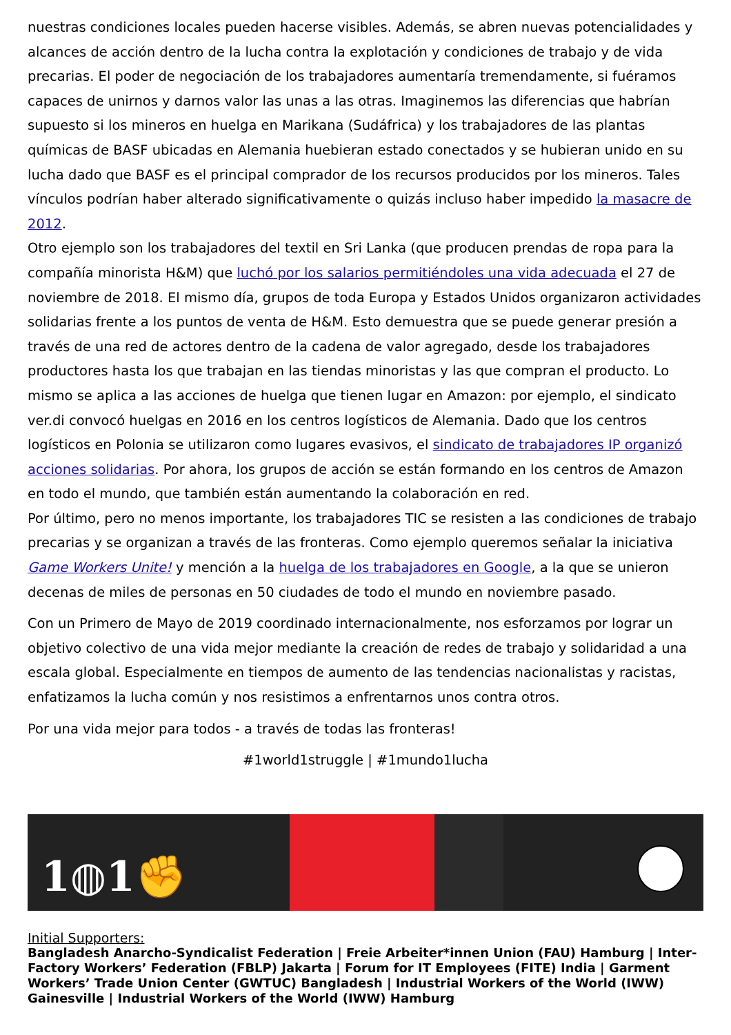nuestras condiciones locales pueden hacerse visibles. Además, se abren nuevas potencialidades y alcances de acción dentro de la lucha contra la explotación y condiciones de trabajo y de vida precarias. El poder de negociación de los trabajadores aumentaría tremendamente, si fuéramos capaces de unirnos y darnos valor las unas a las otras. Imaginemos las diferencias que habrían supuesto si los mineros en huelga en Marikana (Sudáfrica) y los trabajadores de las plantas químicas de BASF ubicadas en Alemania huebieran estado conectados y se hubieran unido en su lucha dado que BASF es el principal comprador de los recursos producidos por los mineros. Tales vínculos podrían haber alterado significativamente o quizás incluso haber impedido la masacre de 2012.
Otro ejemplo son los trabajadores del textil en Sri Lanka (que producen prendas de ropa para la compañía minorista H&M) que luchó por los salarios permitiéndoles una vida adecuada el 27 de noviembre de 2018. El mismo día, grupos de toda Europa y Estados Unidos organizaron actividades solidarias frente a los puntos de venta de H&M. Esto demuestra que se puede generar presión a través de una red de actores dentro de la cadena de valor agregado, desde los trabajadores productores hasta los que trabajan en las tiendas minoristas y las que compran el producto. Lo mismo se aplica a las acciones de huelga que tienen lugar en Amazon: por ejemplo, el sindicato ver.di convocó huelgas en 2016 en los centros logísticos de Alemania. Dado que los centros logísticos en Polonia se utilizaron como lugares evasivos, el sindicato de trabajadores IP organizó acciones solidarias. Por ahora, los grupos de acción se están formando en los centros de Amazon en todo el mundo, que también están aumentando la colaboración en red.
Por último, pero no menos importante, los trabajadores TIC se resisten a las condiciones de trabajo precarias y se organizan a través de las fronteras. Como ejemplo queremos señalar la iniciativa Game Workers Unite! y mención a la huelga de los trabajadores en Google, a la que se unieron decenas de miles de personas en 50 ciudades de todo el mundo en noviembre pasado.
Con un Primero de Mayo de 2019 coordinado internacionalmente, nos esforzamos por lograr un objetivo colectivo de una vida mejor mediante la creación de redes de trabajo y solidaridad a una escala global. Especialmente en tiempos de aumento de las tendencias nacionalistas y racistas, enfatizamos la lucha común y nos resistimos a enfrentarnos unos contra otros.
Por una vida mejor para todos - a través de todas las fronteras!
#1world1struggle | #1mundo1lucha
1◍1✊
Initial Supporters:
Bangladesh Anarcho-Syndicalist Federation | Freie Arbeiter*innen Union (FAU) Hamburg | Inter-Factory Workers’ Federation (FBLP) Jakarta | Forum for IT Employees (FITE) India | Garment Workers’ Trade Union Center (GWTUC) Bangladesh | Industrial Workers of the World (IWW) Gainesville | Industrial Workers of the World (IWW) Hamburg